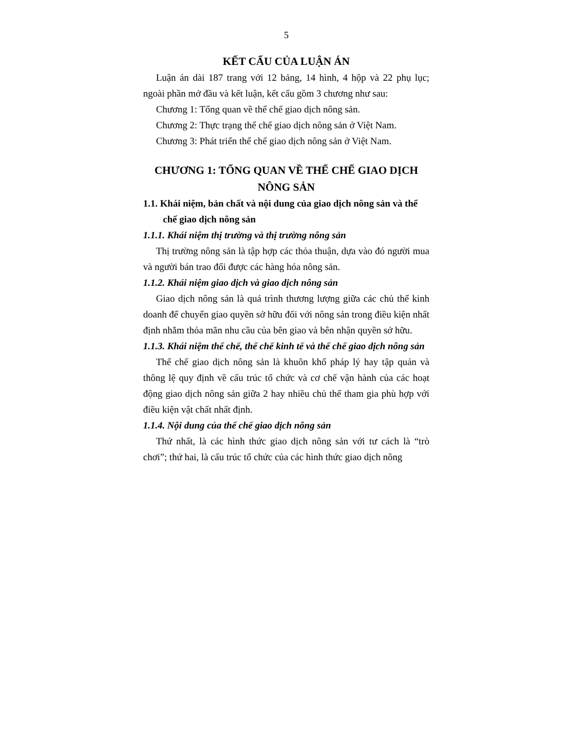5
KẾT CẤU CỦA LUẬN ÁN
Luận án dài 187 trang với 12 bảng, 14 hình, 4 hộp và 22 phụ lục; ngoài phần mở đầu và kết luận, kết cấu gồm 3 chương như sau:
Chương 1: Tổng quan về thể chế giao dịch nông sản.
Chương 2: Thực trạng thể chế giao dịch nông sản ở Việt Nam.
Chương 3: Phát triển thể chế giao dịch nông sản ở Việt Nam.
CHƯƠNG 1: TỔNG QUAN VỀ THỂ CHẾ GIAO DỊCH NÔNG SẢN
1.1. Khái niệm, bản chất và nội dung của giao dịch nông sản và thể chế giao dịch nông sản
1.1.1. Khái niệm thị trường và thị trường nông sản
Thị trường nông sản là tập hợp các thỏa thuận, dựa vào đó người mua và người bán trao đổi được các hàng hóa nông sản.
1.1.2. Khái niệm giao dịch và giao dịch nông sản
Giao dịch nông sản là quá trình thương lượng giữa các chủ thể kinh doanh để chuyển giao quyền sở hữu đối với nông sản trong điều kiện nhất định nhằm thỏa mãn nhu cầu của bên giao và bên nhận quyền sở hữu.
1.1.3. Khái niệm thể chế, thể chế kinh tế và thể chế giao dịch nông sản
Thể chế giao dịch nông sản là khuôn khổ pháp lý hay tập quán và thông lệ quy định về cấu trúc tổ chức và cơ chế vận hành của các hoạt động giao dịch nông sản giữa 2 hay nhiều chủ thể tham gia phù hợp với điều kiện vật chất nhất định.
1.1.4. Nội dung của thể chế giao dịch nông sản
Thứ nhất, là các hình thức giao dịch nông sản với tư cách là “trò chơi”; thứ hai, là cấu trúc tổ chức của các hình thức giao dịch nông